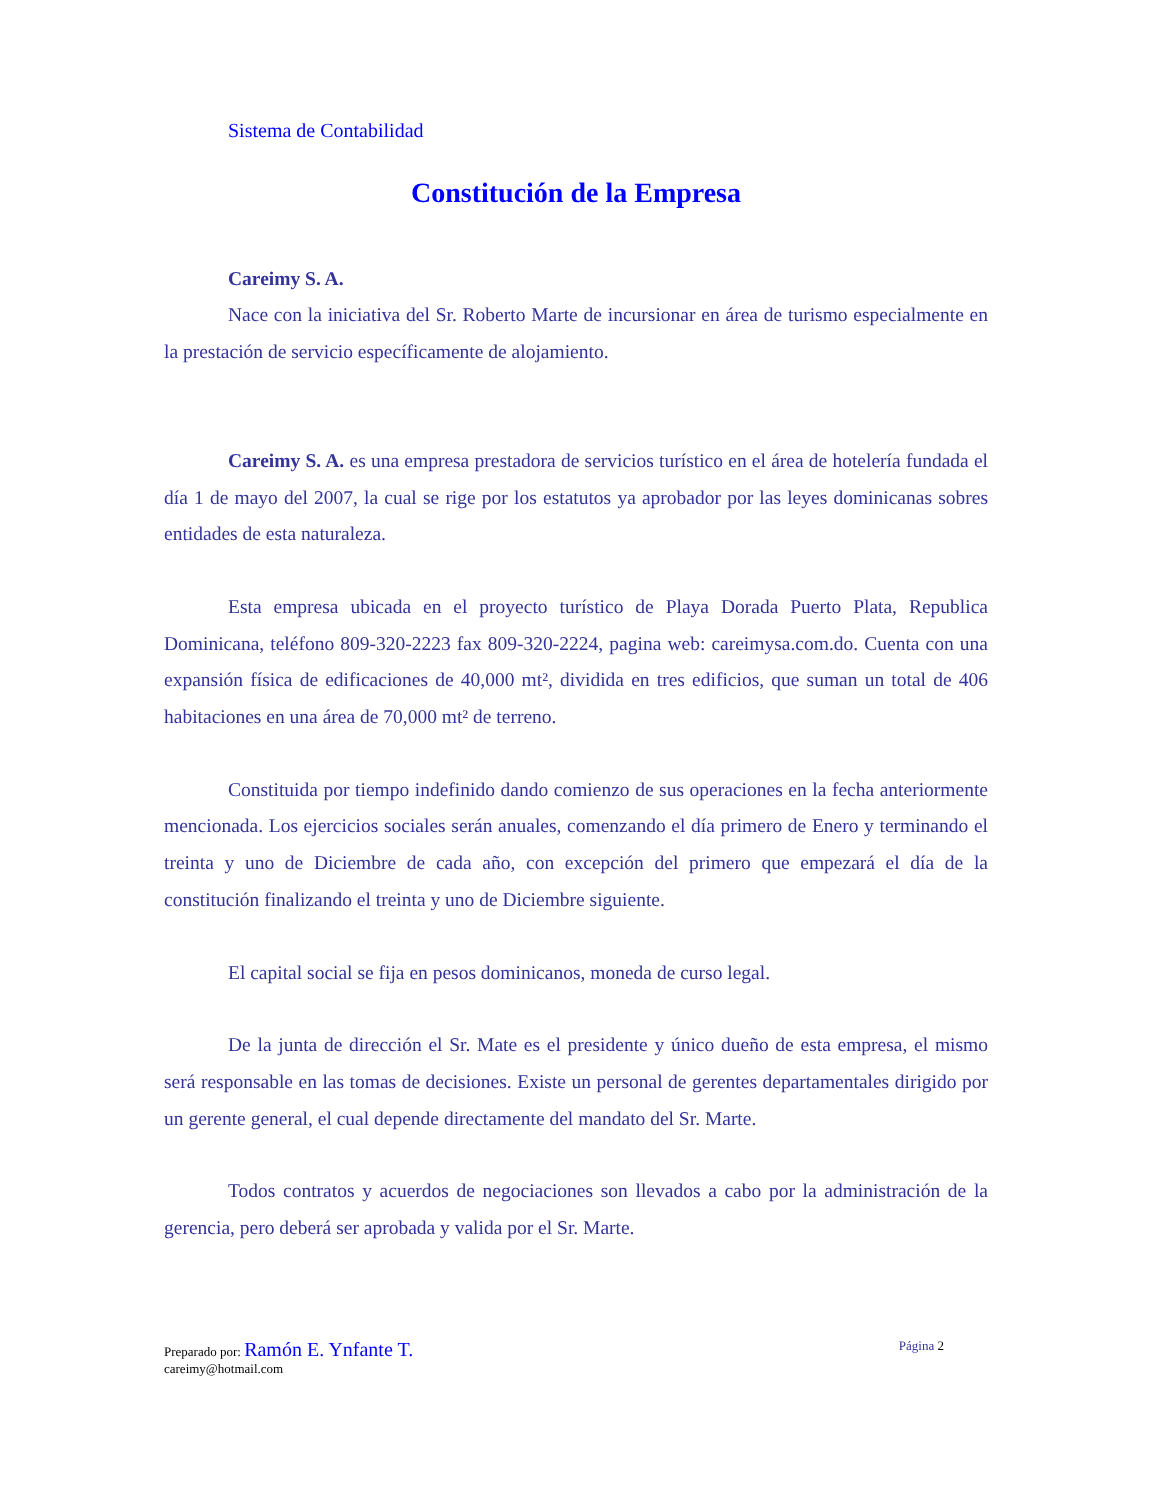Sistema de Contabilidad
Constitución de la Empresa
Careimy S. A.
Nace con la iniciativa del Sr. Roberto Marte de incursionar en área de turismo especialmente en la prestación de servicio específicamente de alojamiento.
Careimy S. A. es una empresa prestadora de servicios turístico en el área de hotelería fundada el día 1 de mayo del 2007, la cual se rige por los estatutos ya aprobador por las leyes dominicanas sobres entidades de esta naturaleza.
Esta empresa ubicada en el proyecto turístico de Playa Dorada Puerto Plata, Republica Dominicana, teléfono 809-320-2223 fax 809-320-2224, pagina web: careimysa.com.do. Cuenta con una expansión física de edificaciones de 40,000 mt², dividida en tres edificios, que suman un total de 406 habitaciones en una área de 70,000 mt² de terreno.
Constituida por tiempo indefinido dando comienzo de sus operaciones en la fecha anteriormente mencionada. Los ejercicios sociales serán anuales, comenzando el día primero de Enero y terminando el treinta y uno de Diciembre de cada año, con excepción del primero que empezará el día de la constitución finalizando el treinta y uno de Diciembre siguiente.
El capital social se fija en pesos dominicanos, moneda de curso legal.
De la junta de dirección el Sr. Mate es el presidente y único dueño de esta empresa, el mismo será responsable en las tomas de decisiones. Existe un personal de gerentes departamentales dirigido por un gerente general, el cual depende directamente del mandato del Sr. Marte.
Todos contratos y acuerdos de negociaciones son llevados a cabo por la administración de la gerencia, pero deberá ser aprobada y valida por el Sr. Marte.
Preparado por: Ramón E. Ynfante T. Página 2
careimy@hotmail.com